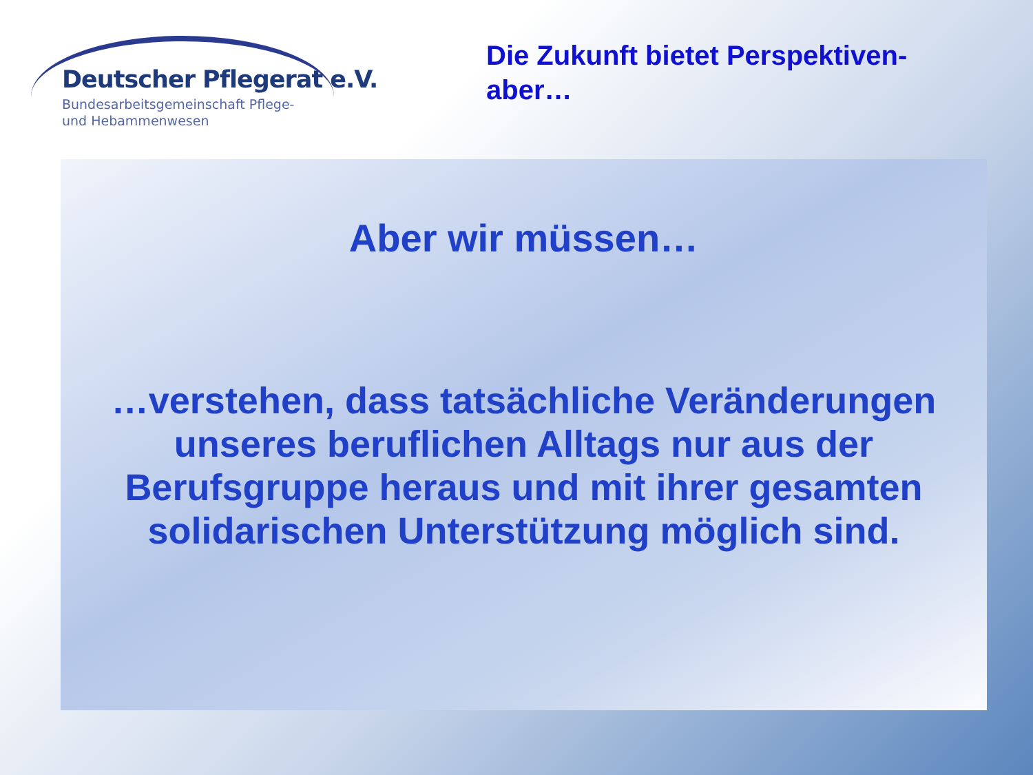Deutscher Pflegerat e.V.
Bundesarbeitsgemeinschaft Pflege-
und Hebammenwesen
Die Zukunft bietet Perspektiven-
aber…
Aber wir müssen…
…verstehen, dass tatsächliche Veränderungen
unseres beruflichen Alltags nur aus der
Berufsgruppe heraus und mit ihrer gesamten
solidarischen Unterstützung möglich sind.